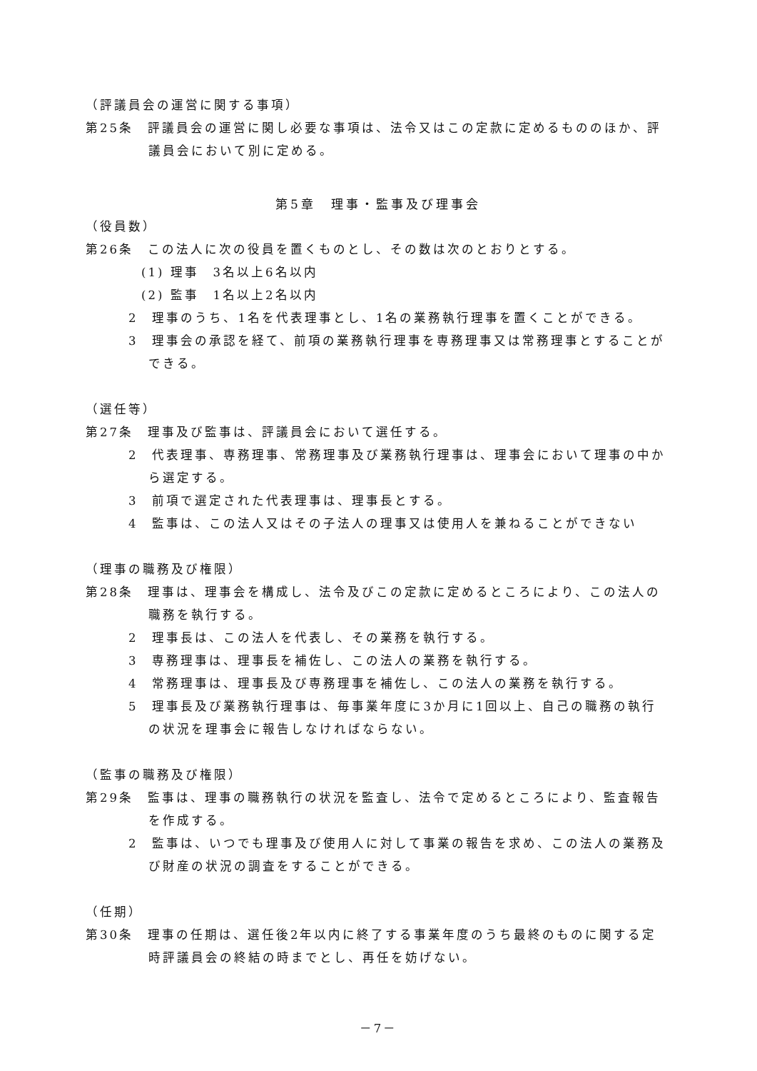（評議員会の運営に関する事項）
第25条　評議員会の運営に関し必要な事項は、法令又はこの定款に定めるもののほか、評議員会において別に定める。
第5章　理事・監事及び理事会
（役員数）
第26条　この法人に次の役員を置くものとし、その数は次のとおりとする。
(1) 理事　3名以上6名以内
(2) 監事　1名以上2名以内
2　理事のうち、1名を代表理事とし、1名の業務執行理事を置くことができる。
3　理事会の承認を経て、前項の業務執行理事を専務理事又は常務理事とすることができる。
（選任等）
第27条　理事及び監事は、評議員会において選任する。
2　代表理事、専務理事、常務理事及び業務執行理事は、理事会において理事の中から選定する。
3　前項で選定された代表理事は、理事長とする。
4　監事は、この法人又はその子法人の理事又は使用人を兼ねることができない
（理事の職務及び権限）
第28条　理事は、理事会を構成し、法令及びこの定款に定めるところにより、この法人の職務を執行する。
2　理事長は、この法人を代表し、その業務を執行する。
3　専務理事は、理事長を補佐し、この法人の業務を執行する。
4　常務理事は、理事長及び専務理事を補佐し、この法人の業務を執行する。
5　理事長及び業務執行理事は、毎事業年度に3か月に1回以上、自己の職務の執行の状況を理事会に報告しなければならない。
（監事の職務及び権限）
第29条　監事は、理事の職務執行の状況を監査し、法令で定めるところにより、監査報告を作成する。
2　監事は、いつでも理事及び使用人に対して事業の報告を求め、この法人の業務及び財産の状況の調査をすることができる。
（任期）
第30条　理事の任期は、選任後2年以内に終了する事業年度のうち最終のものに関する定時評議員会の終結の時までとし、再任を妨げない。
－7－